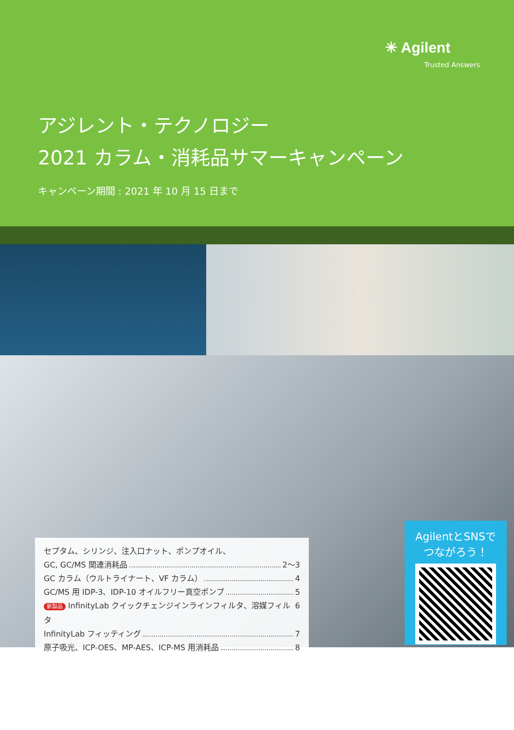✳ Agilent
Trusted Answers
アジレント・テクノロジー
2021 カラム・消耗品サマーキャンペーン
キャンペーン期間 : 2021 年 10 月 15 日まで
セプタム、シリンジ、注入口ナット、ポンプオイル、
GC, GC/MS 関連消耗品 2〜3
GC カラム（ウルトライナート、VF カラム） 4
GC/MS 用 IDP-3、IDP-10 オイルフリー真空ポンプ 5
新製品 InfinityLab クイックチェンジインラインフィルタ、溶媒フィルタ 6
InfinityLab フィッティング 7
原子吸光、ICP-OES、MP-AES、ICP-MS 用消耗品 8
AgilentとSNSで
つながろう！